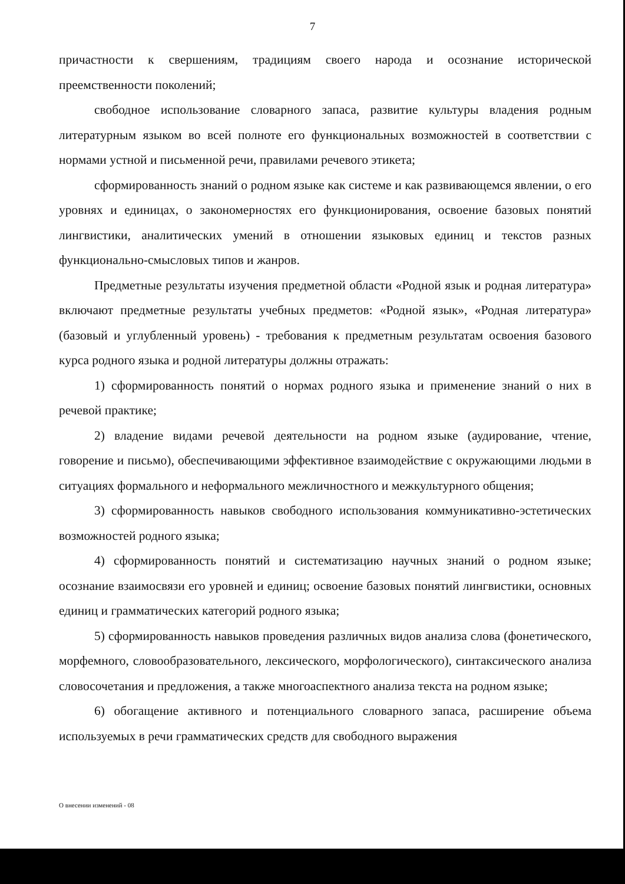7
причастности к свершениям, традициям своего народа и осознание исторической преемственности поколений;
свободное использование словарного запаса, развитие культуры владения родным литературным языком во всей полноте его функциональных возможностей в соответствии с нормами устной и письменной речи, правилами речевого этикета;
сформированность знаний о родном языке как системе и как развивающемся явлении, о его уровнях и единицах, о закономерностях его функционирования, освоение базовых понятий лингвистики, аналитических умений в отношении языковых единиц и текстов разных функционально-смысловых типов и жанров.
Предметные результаты изучения предметной области «Родной язык и родная литература» включают предметные результаты учебных предметов: «Родной язык», «Родная литература» (базовый и углубленный уровень) - требования к предметным результатам освоения базового курса родного языка и родной литературы должны отражать:
1) сформированность понятий о нормах родного языка и применение знаний о них в речевой практике;
2) владение видами речевой деятельности на родном языке (аудирование, чтение, говорение и письмо), обеспечивающими эффективное взаимодействие с окружающими людьми в ситуациях формального и неформального межличностного и межкультурного общения;
3) сформированность навыков свободного использования коммуникативно-эстетических возможностей родного языка;
4) сформированность понятий и систематизацию научных знаний о родном языке; осознание взаимосвязи его уровней и единиц; освоение базовых понятий лингвистики, основных единиц и грамматических категорий родного языка;
5) сформированность навыков проведения различных видов анализа слова (фонетического, морфемного, словообразовательного, лексического, морфологического), синтаксического анализа словосочетания и предложения, а также многоаспектного анализа текста на родном языке;
6) обогащение активного и потенциального словарного запаса, расширение объема используемых в речи грамматических средств для свободного выражения
О внесении изменений - 08